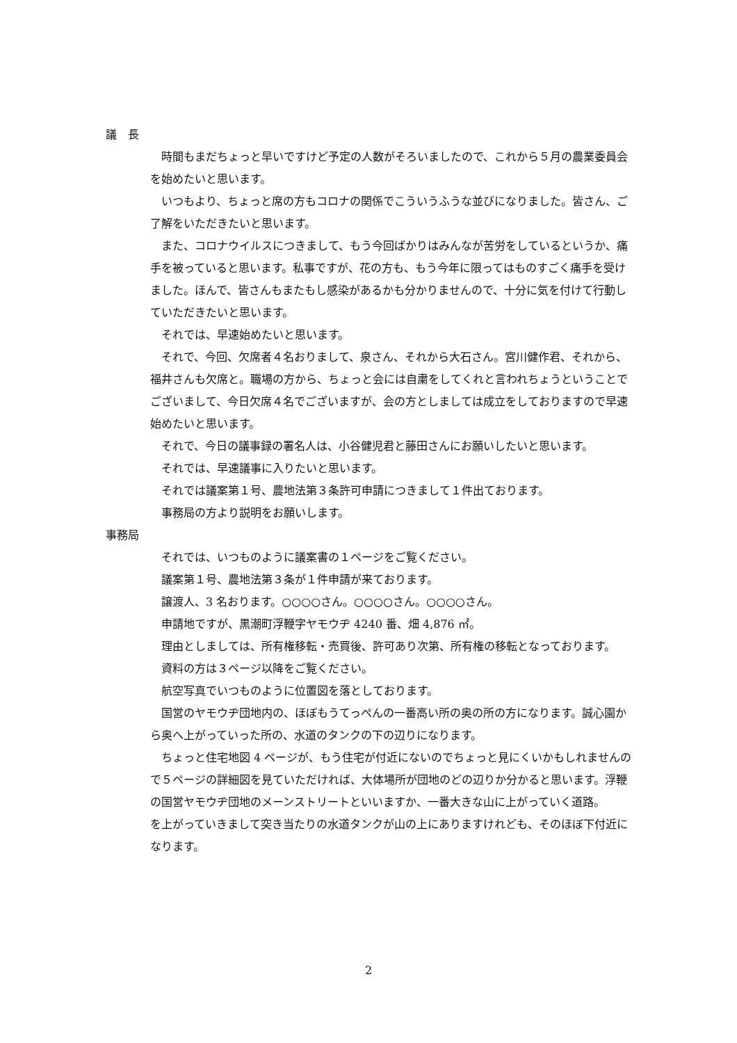議　長
時間もまだちょっと早いですけど予定の人数がそろいましたので、これから５月の農業委員会を始めたいと思います。
いつもより、ちょっと席の方もコロナの関係でこういうふうな並びになりました。皆さん、ご了解をいただきたいと思います。
また、コロナウイルスにつきまして、もう今回ばかりはみんなが苦労をしているというか、痛手を被っていると思います。私事ですが、花の方も、もう今年に限ってはものすごく痛手を受けました。ほんで、皆さんもまたもし感染があるかも分かりませんので、十分に気を付けて行動していただきたいと思います。
それでは、早速始めたいと思います。
それで、今回、欠席者４名おりまして、泉さん、それから大石さん。宮川健作君、それから、福井さんも欠席と。職場の方から、ちょっと会には自粛をしてくれと言われちょうということでございまして、今日欠席４名でございますが、会の方としましては成立をしておりますので早速始めたいと思います。
それで、今日の議事録の署名人は、小谷健児君と藤田さんにお願いしたいと思います。
それでは、早速議事に入りたいと思います。
それでは議案第１号、農地法第３条許可申請につきまして１件出ております。
事務局の方より説明をお願いします。
事務局
それでは、いつものように議案書の１ページをご覧ください。
議案第１号、農地法第３条が１件申請が来ております。
譲渡人、3 名おります。○○○○さん。○○○○さん。○○○○さん。
申請地ですが、黒潮町浮鞭字ヤモウヂ 4240 番、畑 4,876 ㎡。
理由としましては、所有権移転・売買後、許可あり次第、所有権の移転となっております。
資料の方は３ページ以降をご覧ください。
航空写真でいつものように位置図を落としております。
国営のヤモウヂ団地内の、ほぼもうてっぺんの一番高い所の奥の所の方になります。誠心園から奥へ上がっていった所の、水道のタンクの下の辺りになります。
ちょっと住宅地図 4 ページが、もう住宅が付近にないのでちょっと見にくいかもしれませんので５ページの詳細図を見ていただければ、大体場所が団地のどの辺りか分かると思います。浮鞭の国営ヤモウヂ団地のメーンストリートといいますか、一番大きな山に上がっていく道路。
を上がっていきまして突き当たりの水道タンクが山の上にありますけれども、そのほぼ下付近になります。
2